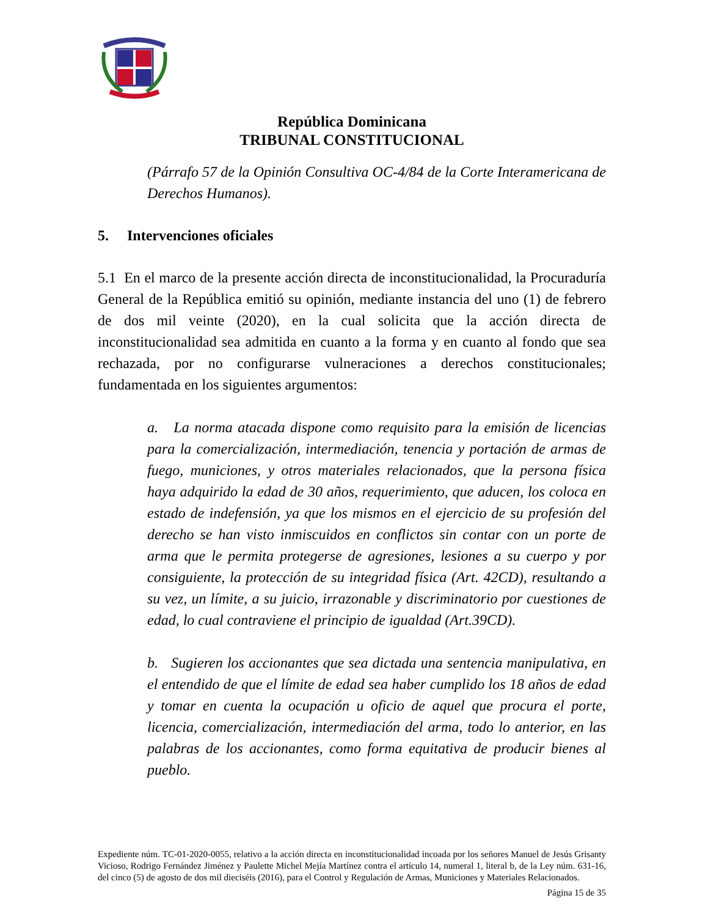República Dominicana
TRIBUNAL CONSTITUCIONAL
(Párrafo 57 de la Opinión Consultiva OC-4/84 de la Corte Interamericana de Derechos Humanos).
5. Intervenciones oficiales
5.1 En el marco de la presente acción directa de inconstitucionalidad, la Procuraduría General de la República emitió su opinión, mediante instancia del uno (1) de febrero de dos mil veinte (2020), en la cual solicita que la acción directa de inconstitucionalidad sea admitida en cuanto a la forma y en cuanto al fondo que sea rechazada, por no configurarse vulneraciones a derechos constitucionales; fundamentada en los siguientes argumentos:
a. La norma atacada dispone como requisito para la emisión de licencias para la comercialización, intermediación, tenencia y portación de armas de fuego, municiones, y otros materiales relacionados, que la persona física haya adquirido la edad de 30 años, requerimiento, que aducen, los coloca en estado de indefensión, ya que los mismos en el ejercicio de su profesión del derecho se han visto inmiscuidos en conflictos sin contar con un porte de arma que le permita protegerse de agresiones, lesiones a su cuerpo y por consiguiente, la protección de su integridad física (Art. 42CD), resultando a su vez, un límite, a su juicio, irrazonable y discriminatorio por cuestiones de edad, lo cual contraviene el principio de igualdad (Art.39CD).
b. Sugieren los accionantes que sea dictada una sentencia manipulativa, en el entendido de que el límite de edad sea haber cumplido los 18 años de edad y tomar en cuenta la ocupación u oficio de aquel que procura el porte, licencia, comercialización, intermediación del arma, todo lo anterior, en las palabras de los accionantes, como forma equitativa de producir bienes al pueblo.
Expediente núm. TC-01-2020-0055, relativo a la acción directa en inconstitucionalidad incoada por los señores Manuel de Jesús Grisanty Vicioso, Rodrigo Fernández Jiménez y Paulette Michel Mejía Martínez contra el artículo 14, numeral 1, literal b, de la Ley núm. 631-16, del cinco (5) de agosto de dos mil dieciséis (2016), para el Control y Regulación de Armas, Municiones y Materiales Relacionados.
Página 15 de 35